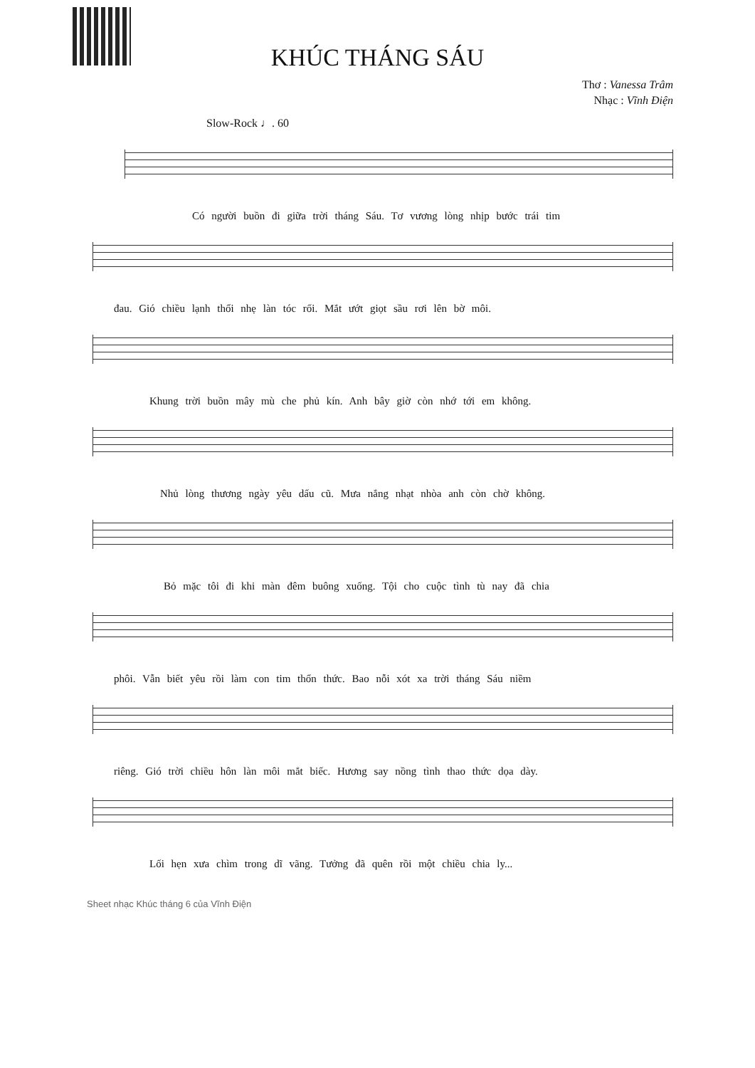KHÚC THÁNG SÁU
Thơ : Vanessa Trâm
Nhạc : Vĩnh Điện
Slow-Rock ♩. 60
Có người buồn đi giữa trời tháng Sáu. Tơ vương lòng nhịp bước trái tim
đau. Gió chiều lạnh thổi nhẹ làn tóc rối. Mắt ướt giọt sầu rơi lên bờ môi.
Khung trời buồn mây mù che phủ kín. Anh bây giờ còn nhớ tới em không.
Nhủ lòng thương ngày yêu dấu cũ. Mưa nắng nhạt nhòa anh còn chờ không.
Bỏ mặc tôi đi khi màn đêm buông xuống. Tội cho cuộc tình tù nay đã chia
phôi. Vẫn biết yêu rồi làm con tim thổn thức. Bao nỗi xót xa trời tháng Sáu niềm
riêng. Gió trời chiều hôn làn môi mắt biếc. Hương say nồng tình thao thức dọa dày.
Lối hẹn xưa chìm trong dĩ vãng. Tưởng đã quên rồi một chiều chia ly...
Sheet nhạc Khúc tháng 6 của Vĩnh Điện